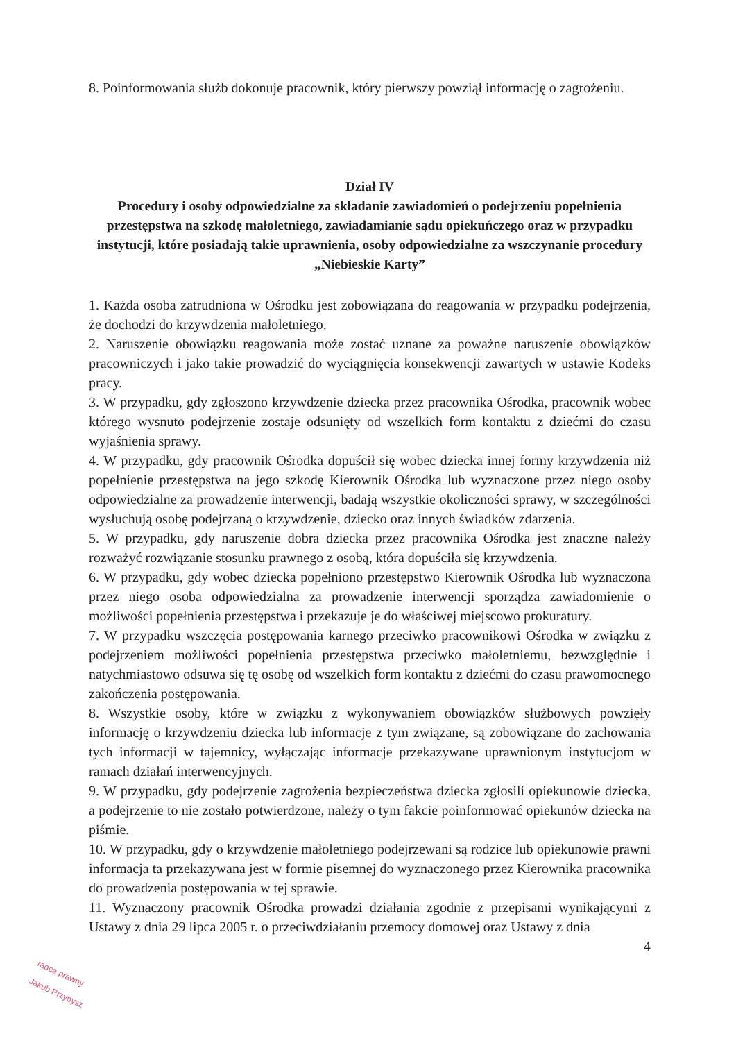8. Poinformowania służb dokonuje pracownik, który pierwszy powziął informację o zagrożeniu.
Dział IV
Procedury i osoby odpowiedzialne za składanie zawiadomień o podejrzeniu popełnienia przestępstwa na szkodę małoletniego, zawiadamianie sądu opiekuńczego oraz w przypadku instytucji, które posiadają takie uprawnienia, osoby odpowiedzialne za wszczynanie procedury „Niebieskie Karty”
1. Każda osoba zatrudniona w Ośrodku jest zobowiązana do reagowania w przypadku podejrzenia, że dochodzi do krzywdzenia małoletniego.
2. Naruszenie obowiązku reagowania może zostać uznane za poważne naruszenie obowiązków pracowniczych i jako takie prowadzić do wyciągnięcia konsekwencji zawartych w ustawie Kodeks pracy.
3. W przypadku, gdy zgłoszono krzywdzenie dziecka przez pracownika Ośrodka, pracownik wobec którego wysnuto podejrzenie zostaje odsunięty od wszelkich form kontaktu z dziećmi do czasu wyjaśnienia sprawy.
4. W przypadku, gdy pracownik Ośrodka dopuścił się wobec dziecka innej formy krzywdzenia niż popełnienie przestępstwa na jego szkodę Kierownik Ośrodka lub wyznaczone przez niego osoby odpowiedzialne za prowadzenie interwencji, badają wszystkie okoliczności sprawy, w szczególności wysłuchują osobę podejrzaną o krzywdzenie, dziecko oraz innych świadków zdarzenia.
5. W przypadku, gdy naruszenie dobra dziecka przez pracownika Ośrodka jest znaczne należy rozważyć rozwiązanie stosunku prawnego z osobą, która dopuściła się krzywdzenia.
6. W przypadku, gdy wobec dziecka popełniono przestępstwo Kierownik Ośrodka lub wyznaczona przez niego osoba odpowiedzialna za prowadzenie interwencji sporządza zawiadomienie o możliwości popełnienia przestępstwa i przekazuje je do właściwej miejscowo prokuratury.
7. W przypadku wszczęcia postępowania karnego przeciwko pracownikowi Ośrodka w związku z podejrzeniem możliwości popełnienia przestępstwa przeciwko małoletniemu, bezwzględnie i natychmiastowo odsuwa się tę osobę od wszelkich form kontaktu z dziećmi do czasu prawomocnego zakończenia postępowania.
8. Wszystkie osoby, które w związku z wykonywaniem obowiązków służbowych powzięły informację o krzywdzeniu dziecka lub informacje z tym związane, są zobowiązane do zachowania tych informacji w tajemnicy, wyłączając informacje przekazywane uprawnionym instytucjom w ramach działań interwencyjnych.
9. W przypadku, gdy podejrzenie zagrożenia bezpieczeństwa dziecka zgłosili opiekunowie dziecka, a podejrzenie to nie zostało potwierdzone, należy o tym fakcie poinformować opiekunów dziecka na piśmie.
10. W przypadku, gdy o krzywdzenie małoletniego podejrzewani są rodzice lub opiekunowie prawni informacja ta przekazywana jest w formie pisemnej do wyznaczonego przez Kierownika pracownika do prowadzenia postępowania w tej sprawie.
11. Wyznaczony pracownik Ośrodka prowadzi działania zgodnie z przepisami wynikającymi z Ustawy z dnia 29 lipca 2005 r. o przeciwdziałaniu przemocy domowej oraz Ustawy z dnia
4
radca prawny
Jakub Przybysz